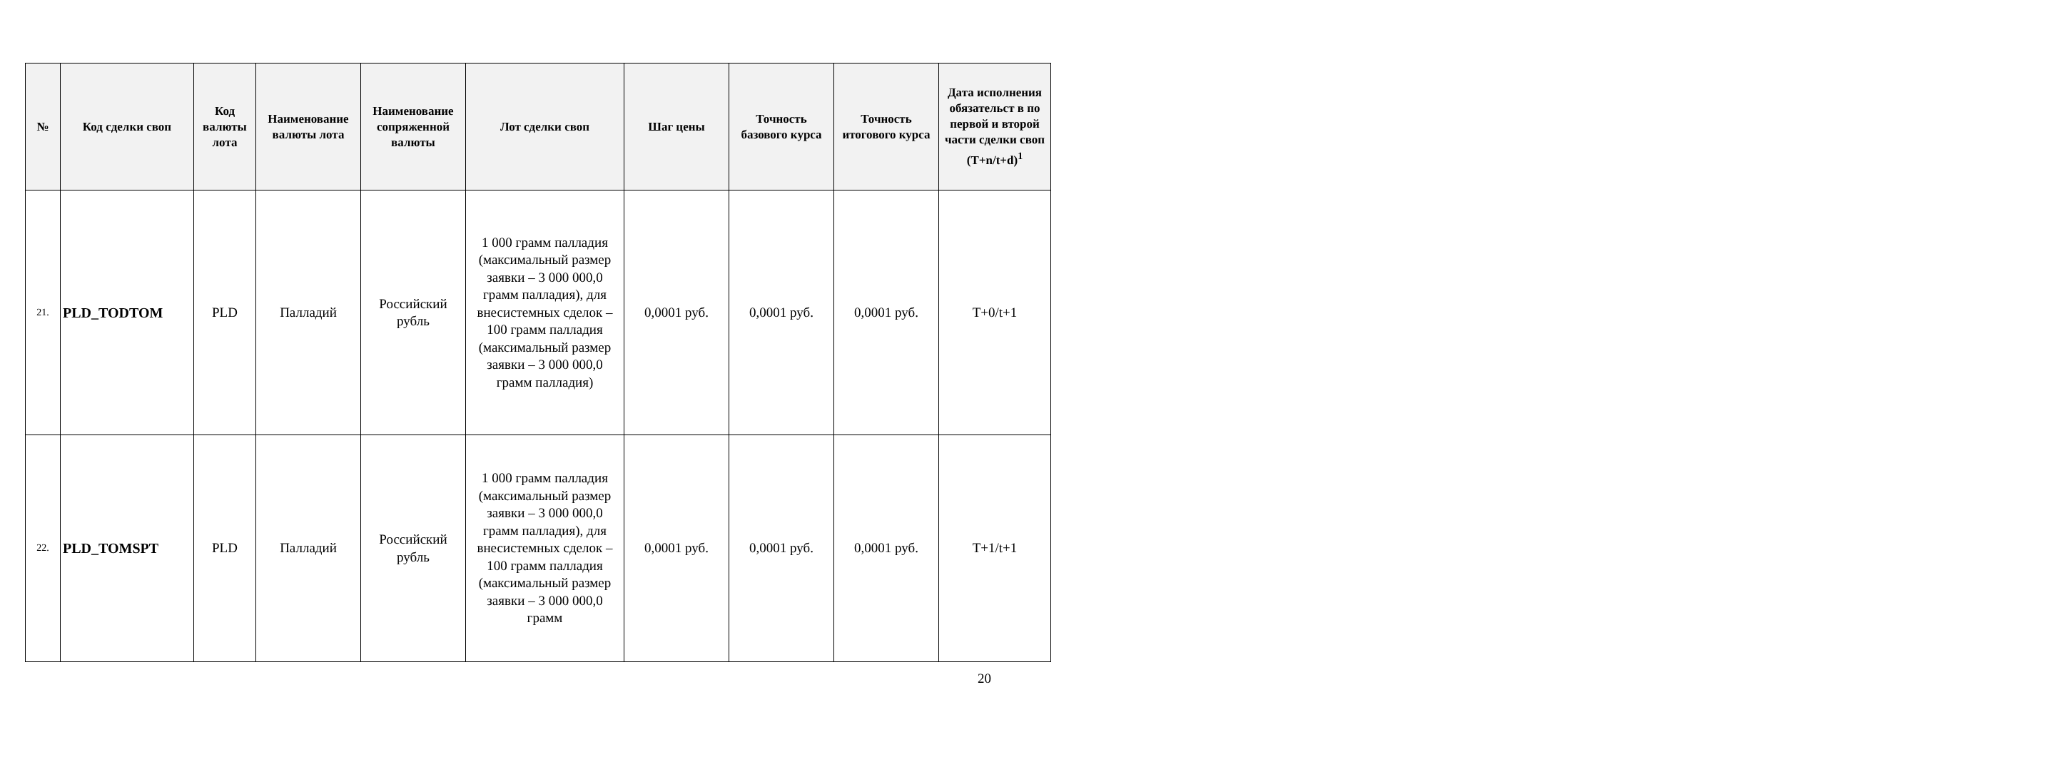| № | Код сделки своп | Код валюты лота | Наименование валюты лота | Наименование сопряженной валюты | Лот сделки своп | Шаг цены | Точность базового курса | Точность итогового курса | Дата исполнения обязательст в по первой и второй части сделки своп (T+n/t+d)<sup>1</sup> |
| --- | --- | --- | --- | --- | --- | --- | --- | --- | --- |
| 21. | PLD_TODTOM | PLD | Палладий | Российский рубль | 1 000 грамм палладия (максимальный размер заявки – 3 000 000,0 грамм палладия), для внесистемных сделок – 100 грамм палладия (максимальный размер заявки – 3 000 000,0 грамм палладия) | 0,0001 руб. | 0,0001 руб. | 0,0001 руб. | T+0/t+1 |
| 22. | PLD_TOMSPT | PLD | Палладий | Российский рубль | 1 000 грамм палладия (максимальный размер заявки – 3 000 000,0 грамм палладия), для внесистемных сделок – 100 грамм палладия (максимальный размер заявки – 3 000 000,0 грамм | 0,0001 руб. | 0,0001 руб. | 0,0001 руб. | T+1/t+1 |
20